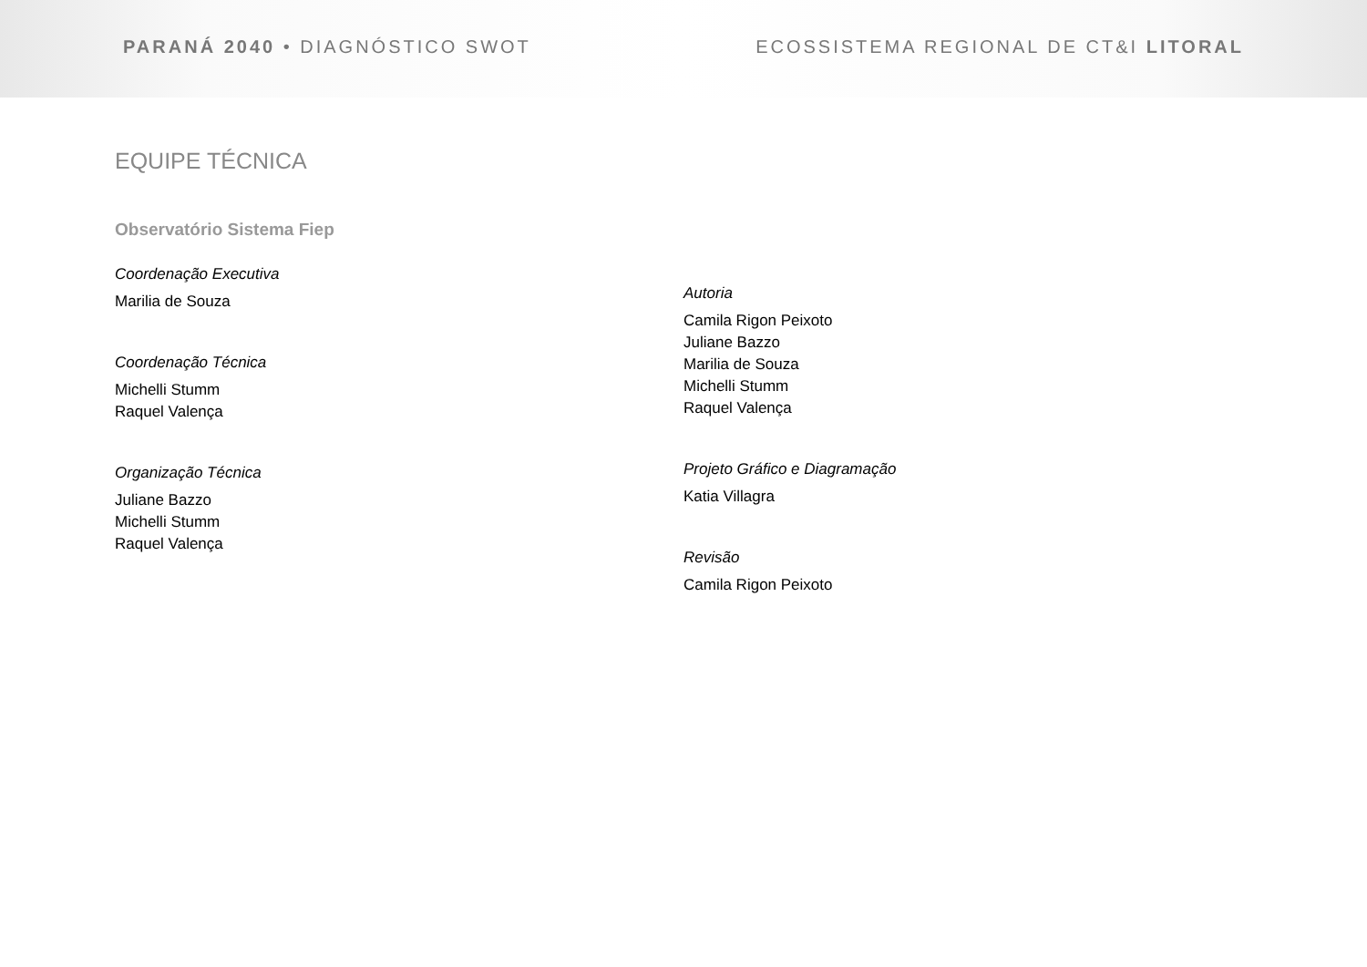PARANÁ 2040 • DIAGNÓSTICO SWOT ECOSSISTEMA REGIONAL DE CT&I LITORAL
EQUIPE TÉCNICA
Observatório Sistema Fiep
Coordenação Executiva
Marilia de Souza
Coordenação Técnica
Michelli Stumm
Raquel Valença
Organização Técnica
Juliane Bazzo
Michelli Stumm
Raquel Valença
Autoria
Camila Rigon Peixoto
Juliane Bazzo
Marilia de Souza
Michelli Stumm
Raquel Valença
Projeto Gráfico e Diagramação
Katia Villagra
Revisão
Camila Rigon Peixoto